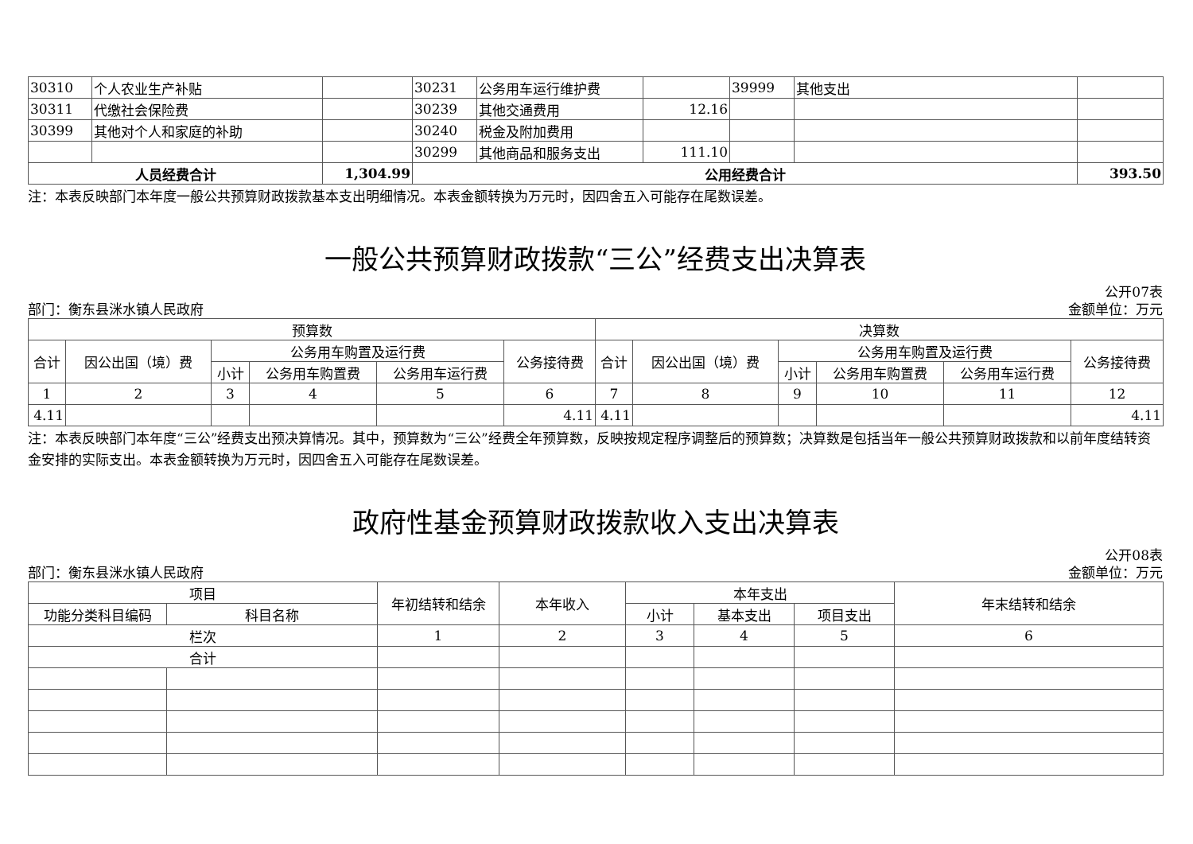| 30310 | 个人农业生产补贴 | | 30231 | 公务用车运行维护费 | | 39999 | 其他支出 | |
| 30311 | 代缴社会保险费 | | 30239 | 其他交通费用 | 12.16 | | | |
| 30399 | 其他对个人和家庭的补助 | | 30240 | 税金及附加费用 | | | | |
| | | | 30299 | 其他商品和服务支出 | 111.10 | | | |
| 人员经费合计 | | 1,304.99 | 公用经费合计 | | | | | 393.50 |
注：本表反映部门本年度一般公共预算财政拨款基本支出明细情况。本表金额转换为万元时，因四舍五入可能存在尾数误差。
一般公共预算财政拨款“三公”经费支出决算表
公开07表
部门：衡东县洣水镇人民政府 金额单位：万元
| 预算数 | | | | | | 决算数 | | | | | |
| --- | --- | --- | --- | --- | --- | --- | --- | --- | --- | --- | --- |
| 合计 | 因公出国（境）费 | 公务用车购置及运行费 | | | 公务接待费 | 合计 | 因公出国（境）费 | 公务用车购置及运行费 | | | 公务接待费 |
| | | 小计 | 公务用车购置费 | 公务用车运行费 | | | | 小计 | 公务用车购置费 | 公务用车运行费 | |
| 1 | 2 | 3 | 4 | 5 | 6 | 7 | 8 | 9 | 10 | 11 | 12 |
| 4.11 | | | | | 4.11 | 4.11 | | | | | 4.11 |
注：本表反映部门本年度“三公”经费支出预决算情况。其中，预算数为“三公”经费全年预算数，反映按规定程序调整后的预算数；决算数是包括当年一般公共预算财政拨款和以前年度结转资金安排的实际支出。本表金额转换为万元时，因四舍五入可能存在尾数误差。
政府性基金预算财政拨款收入支出决算表
公开08表
部门：衡东县洣水镇人民政府 金额单位：万元
| 项目 | | 年初结转和结余 | 本年收入 | 本年支出 | | | 年末结转和结余 |
| --- | --- | --- | --- | --- | --- | --- | --- |
| 功能分类科目编码 | 科目名称 | | | 小计 | 基本支出 | 项目支出 | |
| 栏次 | | 1 | 2 | 3 | 4 | 5 | 6 |
| 合计 | | | | | | | |